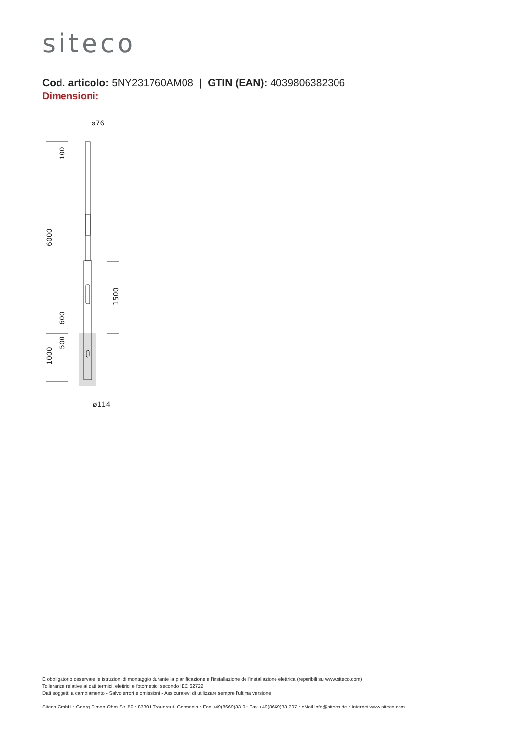siteco
Cod. articolo: 5NY231760AM08 | GTIN (EAN): 4039806382306
Dimensioni:
ø76
ø114
100
6000
600
500
1000
1500
È obbligatorio osservare le istruzioni di montaggio durante la pianificazione e l'installazione dell'installazione elettrica (reperibili su www.siteco.com)
Tolleranze relative ai dati termici, elettrici e fotometrici secondo IEC 62722
Dati soggetti a cambiamento - Salvo errori e omissioni - Assicuratevi di utilizzare sempre l'ultima versione
Siteco GmbH • Georg-Simon-Ohm-Str. 50 • 83301 Traunreut, Germania • Fon +49(8669)33-0 • Fax +49(8669)33-397 • eMail info@siteco.de • Internet www.siteco.com